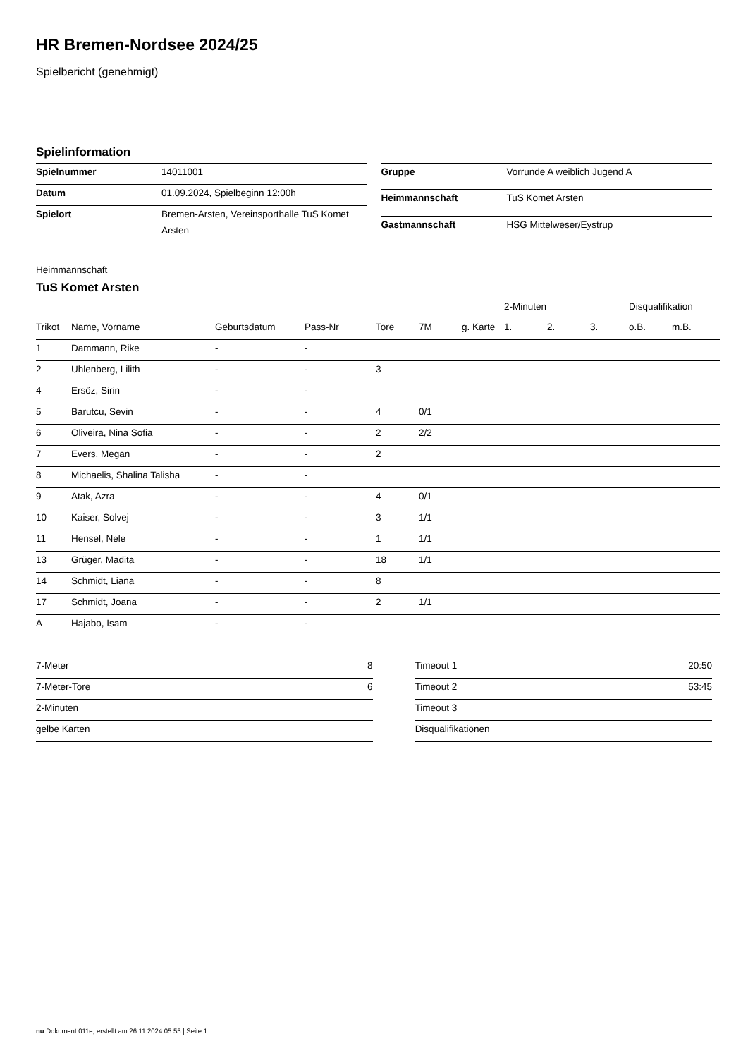HR Bremen-Nordsee 2024/25
Spielbericht (genehmigt)
Spielinformation
| Spielnummer | 14011001 |
| Datum | 01.09.2024, Spielbeginn 12:00h |
| Spielort | Bremen-Arsten, Vereinsporthalle TuS Komet Arsten |
| Gruppe | Vorrunde A weiblich Jugend A |
| Heimmannschaft | TuS Komet Arsten |
| Gastmannschaft | HSG Mittelweser/Eystrup |
Heimmannschaft
TuS Komet Arsten
| | | | | | | | 2-Minuten | | | Disqualifikation | |
| --- | --- | --- | --- | --- | --- | --- | --- | --- | --- | --- | --- |
| Trikot | Name, Vorname | Geburtsdatum | Pass-Nr | Tore | 7M | g. Karte | 1. | 2. | 3. | o.B. | m.B. |
| 1 | Dammann, Rike | - | - | | | | | | | | |
| 2 | Uhlenberg, Lilith | - | - | 3 | | | | | | | |
| 4 | Ersöz, Sirin | - | - | | | | | | | | |
| 5 | Barutcu, Sevin | - | - | 4 | 0/1 | | | | | | |
| 6 | Oliveira, Nina Sofia | - | - | 2 | 2/2 | | | | | | |
| 7 | Evers, Megan | - | - | 2 | | | | | | | |
| 8 | Michaelis, Shalina Talisha | - | - | | | | | | | | |
| 9 | Atak, Azra | - | - | 4 | 0/1 | | | | | | |
| 10 | Kaiser, Solvej | - | - | 3 | 1/1 | | | | | | |
| 11 | Hensel, Nele | - | - | 1 | 1/1 | | | | | | |
| 13 | Grüger, Madita | - | - | 18 | 1/1 | | | | | | |
| 14 | Schmidt, Liana | - | - | 8 | | | | | | | |
| 17 | Schmidt, Joana | - | - | 2 | 1/1 | | | | | | |
| A | Hajabo, Isam | - | - | | | | | | | | |
| 7-Meter | 8 |
| 7-Meter-Tore | 6 |
| 2-Minuten | |
| gelbe Karten | |
| Timeout 1 | 20:50 |
| Timeout 2 | 53:45 |
| Timeout 3 | |
| Disqualifikationen | |
nu.Dokument 011e, erstellt am 26.11.2024 05:55 | Seite 1